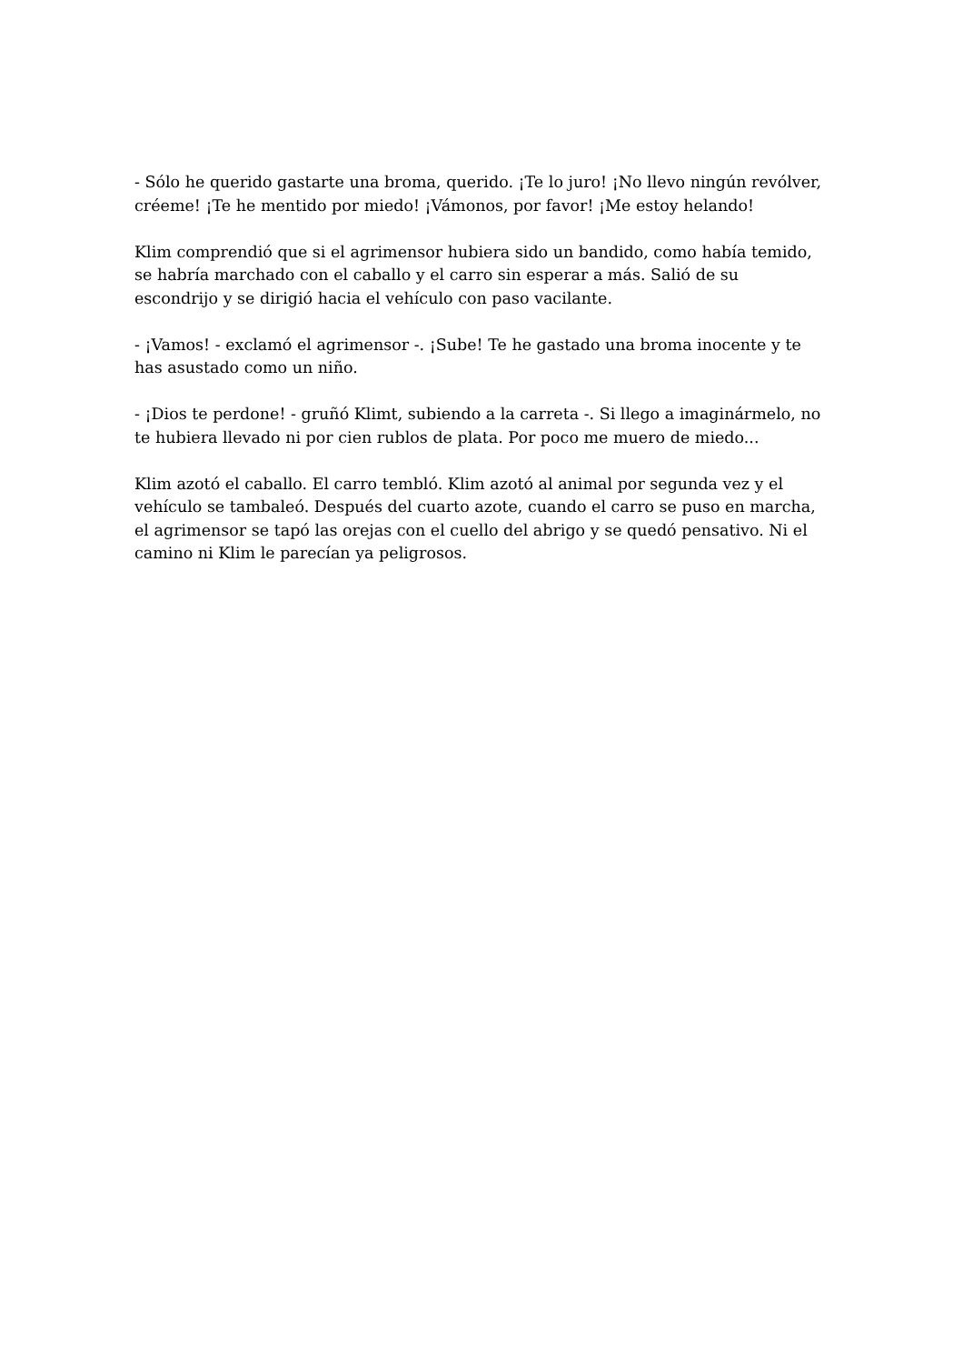- Sólo he querido gastarte una broma, querido. ¡Te lo juro! ¡No llevo ningún revólver, créeme! ¡Te he mentido por miedo! ¡Vámonos, por favor! ¡Me estoy helando!
Klim comprendió que si el agrimensor hubiera sido un bandido, como había temido, se habría marchado con el caballo y el carro sin esperar a más. Salió de su escondrijo y se dirigió hacia el vehículo con paso vacilante.
- ¡Vamos! - exclamó el agrimensor -. ¡Sube! Te he gastado una broma inocente y te has asustado como un niño.
- ¡Dios te perdone! - gruñó Klimt, subiendo a la carreta -. Si llego a imaginármelo, no te hubiera llevado ni por cien rublos de plata. Por poco me muero de miedo...
Klim azotó el caballo. El carro tembló. Klim azotó al animal por segunda vez y el vehículo se tambaleó. Después del cuarto azote, cuando el carro se puso en marcha, el agrimensor se tapó las orejas con el cuello del abrigo y se quedó pensativo. Ni el camino ni Klim le parecían ya peligrosos.